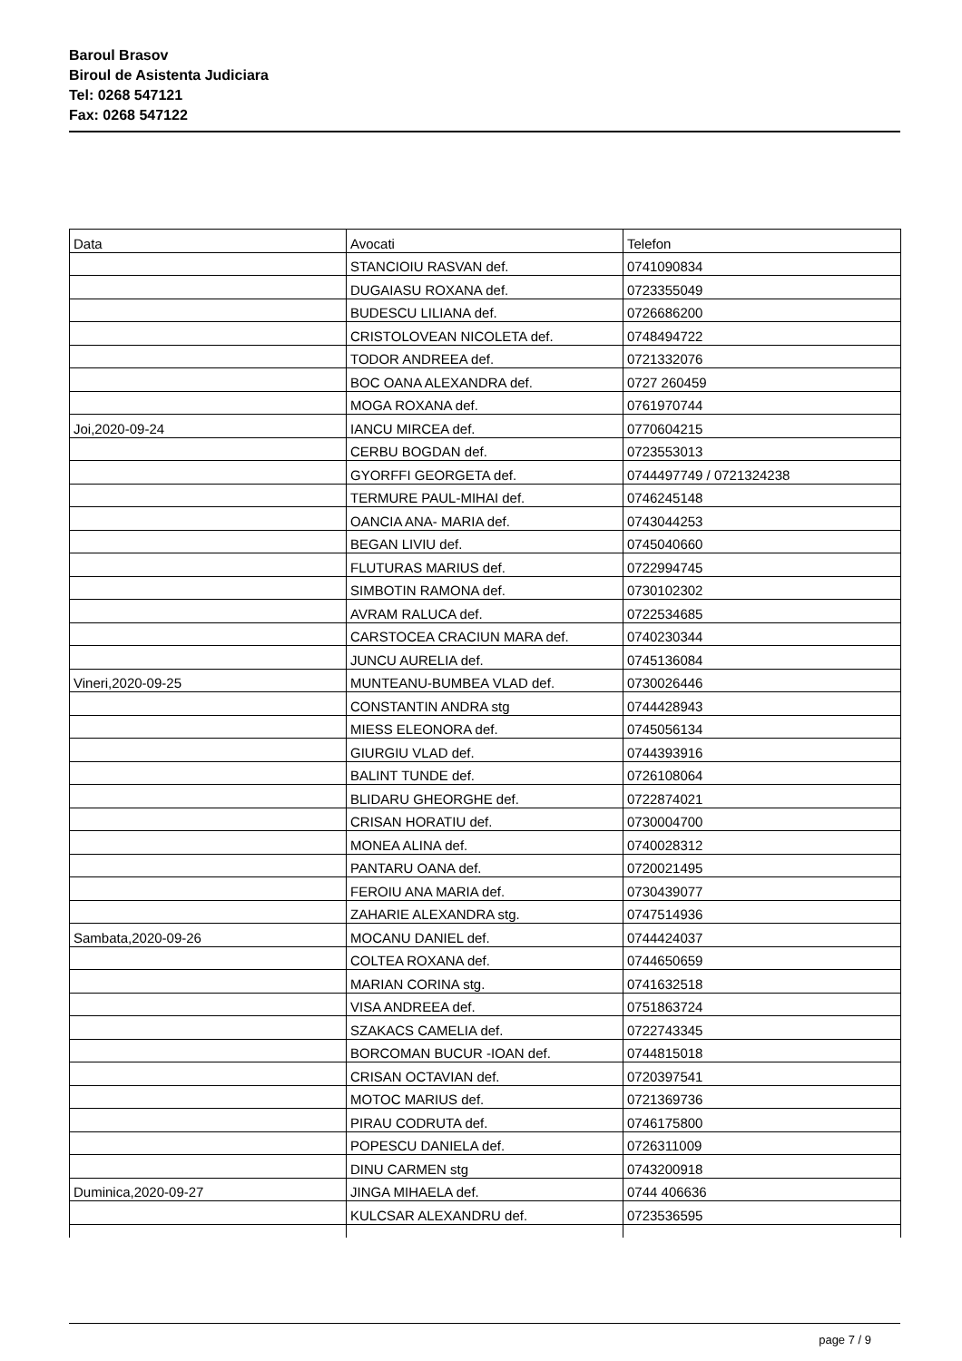Baroul Brasov
Biroul de Asistenta Judiciara
Tel: 0268 547121
Fax: 0268 547122
| Data | Avocati | Telefon |
| | STANCIOIU RASVAN def. | 0741090834 |
| | DUGAIASU ROXANA def. | 0723355049 |
| | BUDESCU LILIANA def. | 0726686200 |
| | CRISTOLOVEAN NICOLETA def. | 0748494722 |
| | TODOR ANDREEA def. | 0721332076 |
| | BOC OANA ALEXANDRA def. | 0727 260459 |
| | MOGA ROXANA def. | 0761970744 |
| Joi,2020-09-24 | IANCU MIRCEA def. | 0770604215 |
| | CERBU BOGDAN def. | 0723553013 |
| | GYORFFI GEORGETA def. | 0744497749 / 0721324238 |
| | TERMURE PAUL-MIHAI def. | 0746245148 |
| | OANCIA ANA- MARIA def. | 0743044253 |
| | BEGAN LIVIU def. | 0745040660 |
| | FLUTURAS MARIUS def. | 0722994745 |
| | SIMBOTIN RAMONA def. | 0730102302 |
| | AVRAM RALUCA def. | 0722534685 |
| | CARSTOCEA CRACIUN MARA def. | 0740230344 |
| | JUNCU AURELIA def. | 0745136084 |
| Vineri,2020-09-25 | MUNTEANU-BUMBEA VLAD def. | 0730026446 |
| | CONSTANTIN ANDRA stg | 0744428943 |
| | MIESS ELEONORA def. | 0745056134 |
| | GIURGIU VLAD def. | 0744393916 |
| | BALINT TUNDE def. | 0726108064 |
| | BLIDARU GHEORGHE def. | 0722874021 |
| | CRISAN HORATIU def. | 0730004700 |
| | MONEA ALINA def. | 0740028312 |
| | PANTARU OANA def. | 0720021495 |
| | FEROIU ANA MARIA def. | 0730439077 |
| | ZAHARIE ALEXANDRA stg. | 0747514936 |
| Sambata,2020-09-26 | MOCANU DANIEL def. | 0744424037 |
| | COLTEA ROXANA def. | 0744650659 |
| | MARIAN CORINA stg. | 0741632518 |
| | VISA ANDREEA def. | 0751863724 |
| | SZAKACS CAMELIA def. | 0722743345 |
| | BORCOMAN BUCUR -IOAN def. | 0744815018 |
| | CRISAN OCTAVIAN def. | 0720397541 |
| | MOTOC MARIUS def. | 0721369736 |
| | PIRAU CODRUTA def. | 0746175800 |
| | POPESCU DANIELA def. | 0726311009 |
| | DINU CARMEN stg | 0743200918 |
| Duminica,2020-09-27 | JINGA MIHAELA def. | 0744 406636 |
| | KULCSAR ALEXANDRU def. | 0723536595 |
page 7 / 9